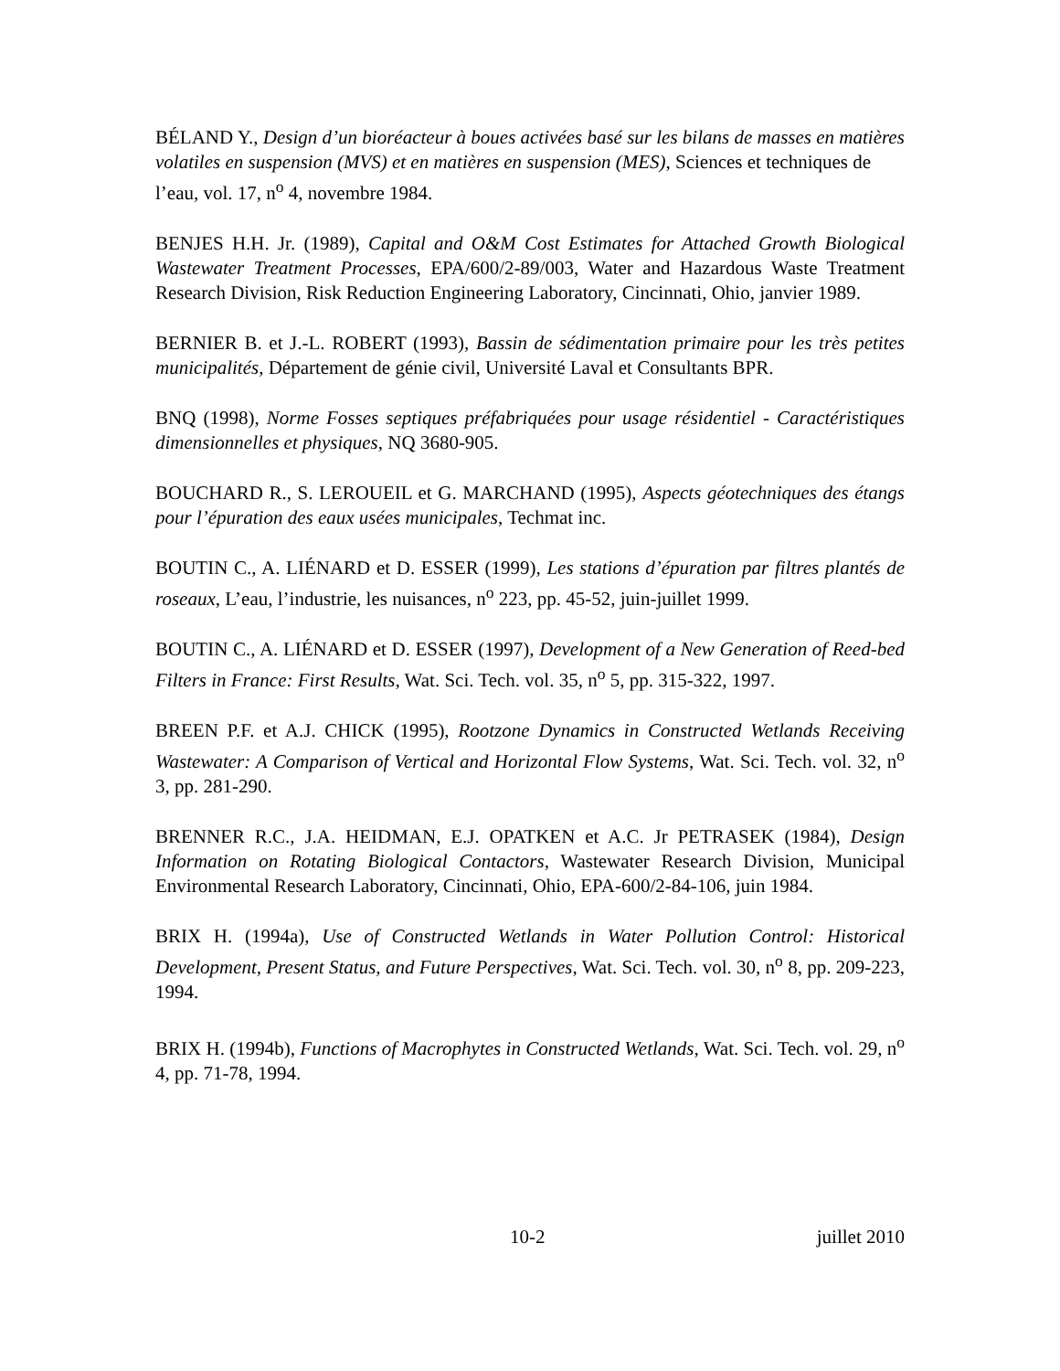BÉLAND Y., Design d’un bioréacteur à boues activées basé sur les bilans de masses en matières volatiles en suspension (MVS) et en matières en suspension (MES), Sciences et techniques de l’eau, vol. 17, n<sup>o</sup> 4, novembre 1984.
BENJES H.H. Jr. (1989), Capital and O&M Cost Estimates for Attached Growth Biological Wastewater Treatment Processes, EPA/600/2-89/003, Water and Hazardous Waste Treatment Research Division, Risk Reduction Engineering Laboratory, Cincinnati, Ohio, janvier 1989.
BERNIER B. et J.-L. ROBERT (1993), Bassin de sédimentation primaire pour les très petites municipalités, Département de génie civil, Université Laval et Consultants BPR.
BNQ (1998), Norme Fosses septiques préfabriquées pour usage résidentiel - Caractéristiques dimensionnelles et physiques, NQ 3680-905.
BOUCHARD R., S. LEROUEIL et G. MARCHAND (1995), Aspects géotechniques des étangs pour l’épuration des eaux usées municipales, Techmat inc.
BOUTIN C., A. LIÉNARD et D. ESSER (1999), Les stations d’épuration par filtres plantés de roseaux, L’eau, l’industrie, les nuisances, n<sup>o</sup> 223, pp. 45-52, juin-juillet 1999.
BOUTIN C., A. LIÉNARD et D. ESSER (1997), Development of a New Generation of Reed-bed Filters in France: First Results, Wat. Sci. Tech. vol. 35, n<sup>o</sup> 5, pp. 315-322, 1997.
BREEN P.F. et A.J. CHICK (1995), Rootzone Dynamics in Constructed Wetlands Receiving Wastewater: A Comparison of Vertical and Horizontal Flow Systems, Wat. Sci. Tech. vol. 32, n<sup>o</sup> 3, pp. 281-290.
BRENNER R.C., J.A. HEIDMAN, E.J. OPATKEN et A.C. Jr PETRASEK (1984), Design Information on Rotating Biological Contactors, Wastewater Research Division, Municipal Environmental Research Laboratory, Cincinnati, Ohio, EPA-600/2-84-106, juin 1984.
BRIX H. (1994a), Use of Constructed Wetlands in Water Pollution Control: Historical Development, Present Status, and Future Perspectives, Wat. Sci. Tech. vol. 30, n<sup>o</sup> 8, pp. 209-223, 1994.
BRIX H. (1994b), Functions of Macrophytes in Constructed Wetlands, Wat. Sci. Tech. vol. 29, n<sup>o</sup> 4, pp. 71-78, 1994.
10-2 juillet 2010